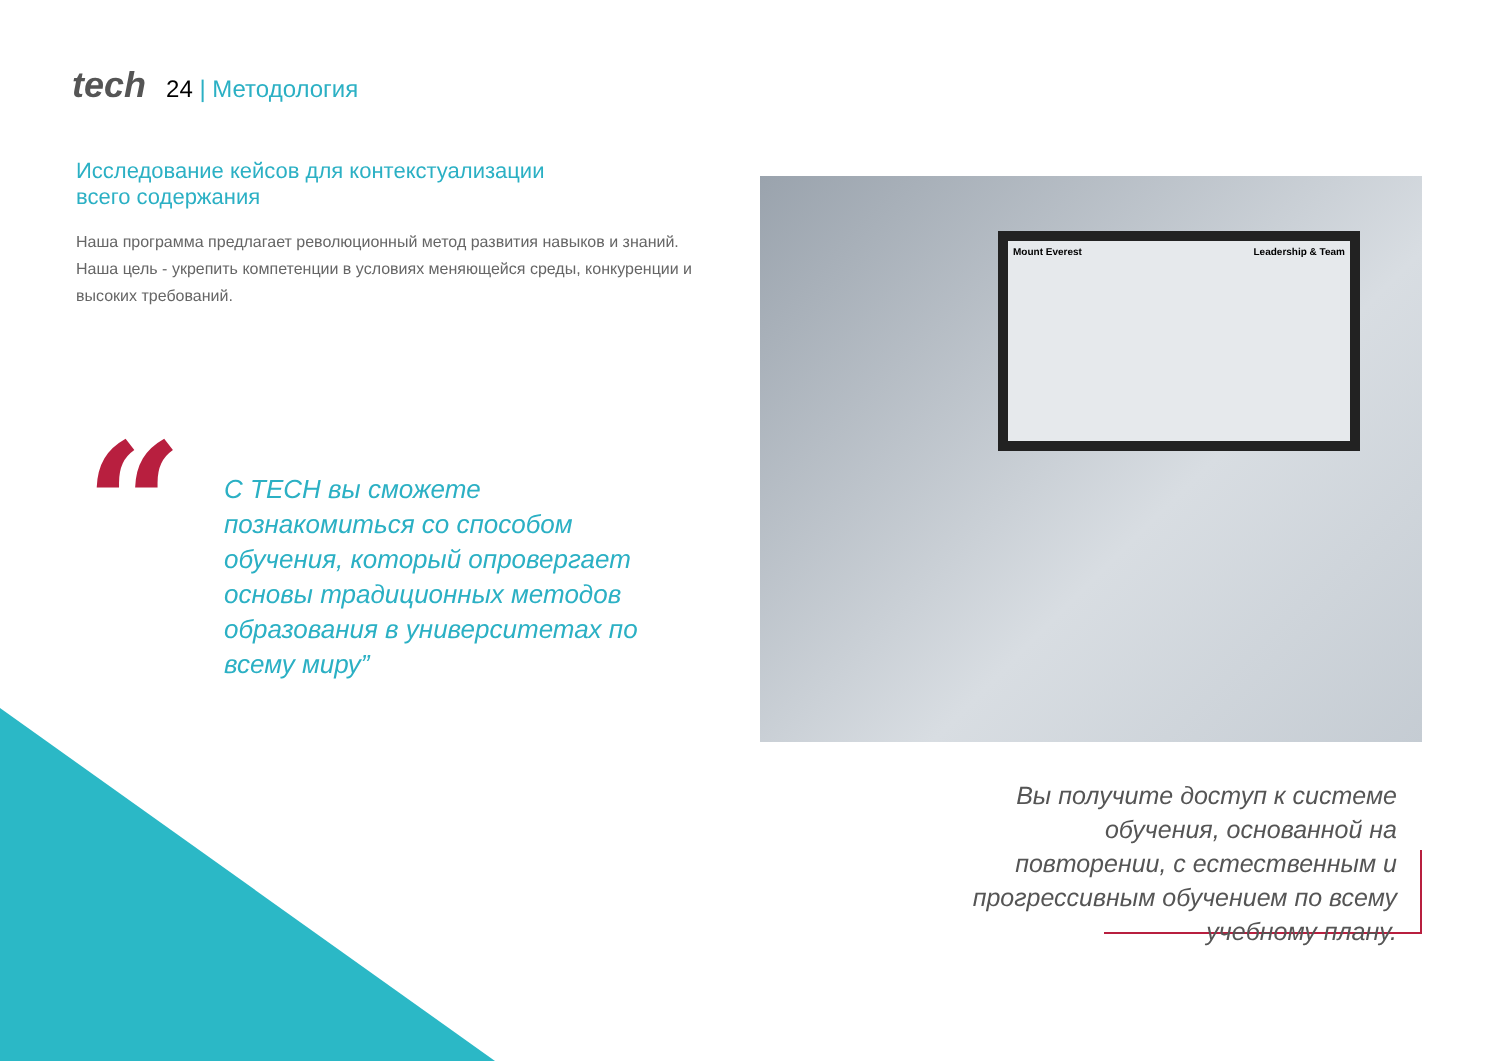tech 24 | Методология
Исследование кейсов для контекстуализации
всего содержания
Наша программа предлагает революционный метод развития навыков и знаний. Наша цель - укрепить компетенции в условиях меняющейся среды, конкуренции и высоких требований.
“
С TECH вы сможете познакомиться со способом обучения, который опровергает основы традиционных методов образования в университетах по всему миру”
Mount Everest Leadership & Team
Вы получите доступ к системе обучения, основанной на повторении, с естественным и прогрессивным обучением по всему учебному плану.